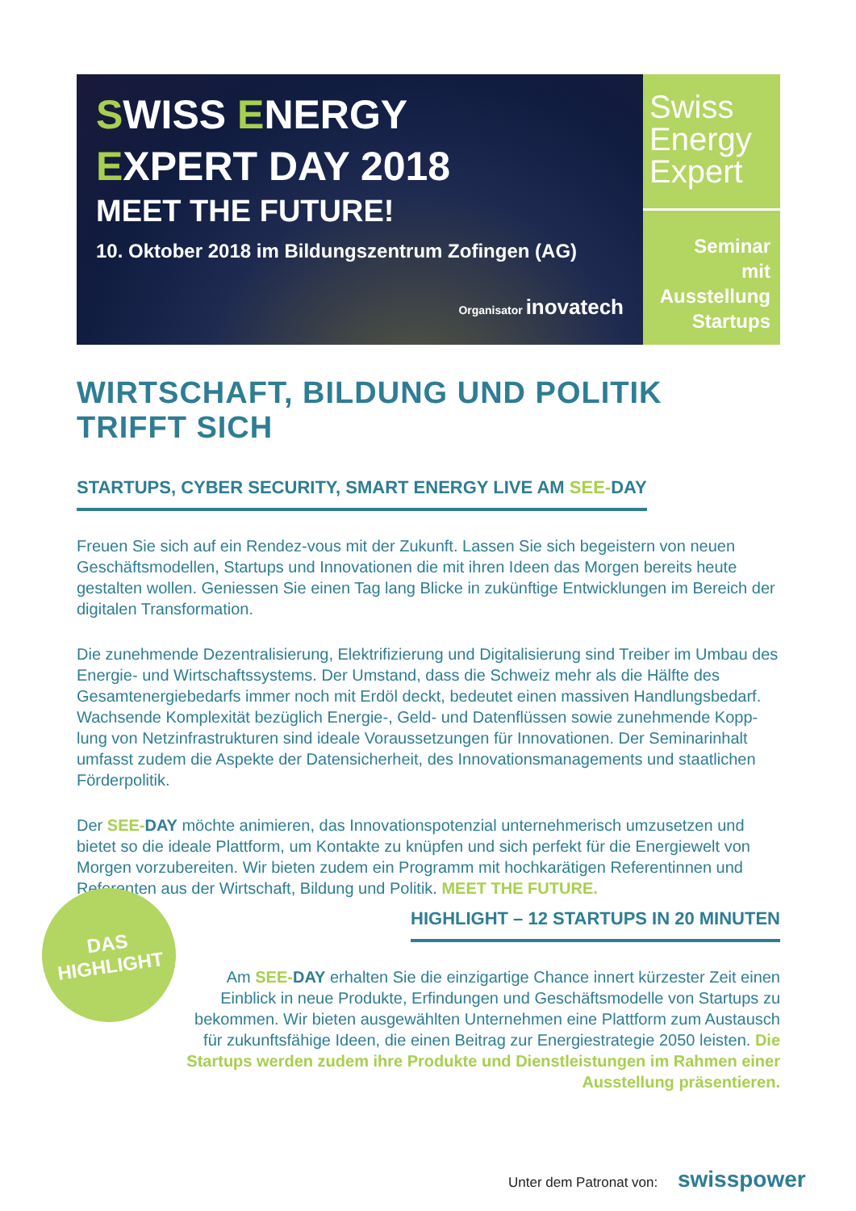SWISS ENERGY
EXPERT DAY 2018
MEET THE FUTURE!
10. Oktober 2018 im Bildungszentrum Zofingen (AG)
Organisator inovatech
Swiss Energy Expert
Seminar
mit
Ausstellung
Startups
WIRTSCHAFT, BILDUNG UND POLITIK TRIFFT SICH
STARTUPS, CYBER SECURITY, SMART ENERGY LIVE AM SEE-DAY
Freuen Sie sich auf ein Rendez-vous mit der Zukunft. Lassen Sie sich begeistern von neuen Geschäftsmodellen, Startups und Innovationen die mit ihren Ideen das Morgen bereits heute gestalten wollen. Geniessen Sie einen Tag lang Blicke in zukünftige Entwicklungen im Bereich der digitalen Transformation.
Die zunehmende Dezentralisierung, Elektrifizierung und Digitalisierung sind Treiber im Umbau des Energie- und Wirtschaftssystems. Der Umstand, dass die Schweiz mehr als die Hälfte des Gesamtenergiebedarfs immer noch mit Erdöl deckt, bedeutet einen massiven Handlungsbedarf. Wachsende Komplexität bezüglich Energie-, Geld- und Datenflüssen sowie zunehmende Kopp-lung von Netzinfrastrukturen sind ideale Voraussetzungen für Innovationen. Der Seminarinhalt umfasst zudem die Aspekte der Datensicherheit, des Innovationsmanagements und staatlichen Förderpolitik.
Der SEE-DAY möchte animieren, das Innovationspotenzial unternehmerisch umzusetzen und bietet so die ideale Plattform, um Kontakte zu knüpfen und sich perfekt für die Energiewelt von Morgen vorzubereiten. Wir bieten zudem ein Programm mit hochkarätigen Referentinnen und Referenten aus der Wirtschaft, Bildung und Politik. MEET THE FUTURE.
DAS
HIGHLIGHT
HIGHLIGHT – 12 STARTUPS IN 20 MINUTEN
Am SEE-DAY erhalten Sie die einzigartige Chance innert kürzester Zeit einen Einblick in neue Produkte, Erfindungen und Geschäftsmodelle von Startups zu bekommen. Wir bieten ausgewählten Unternehmen eine Plattform zum Austausch für zukunftsfähige Ideen, die einen Beitrag zur Energiestrategie 2050 leisten. Die Startups werden zudem ihre Produkte und Dienstleistungen im Rahmen einer Ausstellung präsentieren.
Unter dem Patronat von: swisspower